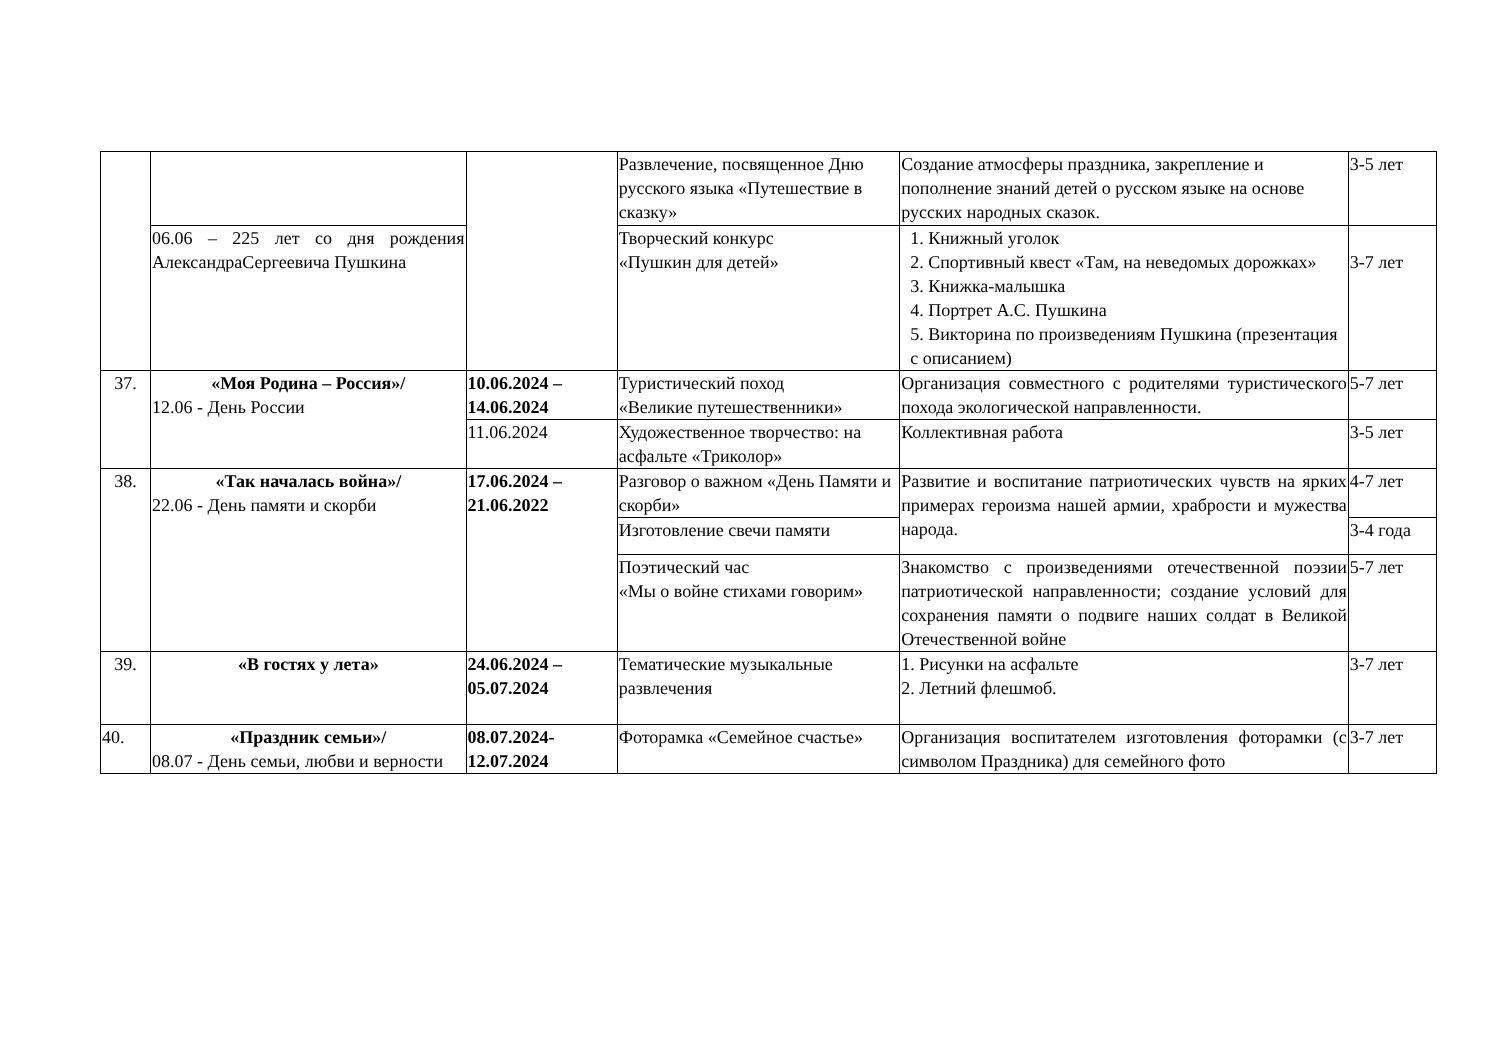| | | | Развлечение, посвященное Дню русского языка «Путешествие в сказку» | Создание атмосферы праздника, закрепление и пополнение знаний детей о русском языке на основе русских народных сказок. | 3-5 лет |
| | 06.06 – 225 лет со дня рождения АлександраСергеевича Пушкина | | Творческий конкурс «Пушкин для детей» | 1. Книжный уголок 2. Спортивный квест «Там, на неведомых дорожках» 3. Книжка-малышка 4. Портрет А.С. Пушкина 5. Викторина по произведениям Пушкина (презентация с описанием) | 3-7 лет |
| 37. | «Моя Родина – Россия»/ 12.06 - День России | 10.06.2024 – 14.06.2024 | Туристический поход «Великие путешественники» | Организация совместного с родителями туристического похода экологической направленности. | 5-7 лет |
| | | 11.06.2024 | Художественное творчество: на асфальте «Триколор» | Коллективная работа | 3-5 лет |
| 38. | «Так началась война»/ 22.06 - День памяти и скорби | 17.06.2024 – 21.06.2022 | Разговор о важном «День Памяти и скорби» | Развитие и воспитание патриотических чувств на ярких примерах героизма нашей армии, храбрости и мужества народа. | 4-7 лет |
| | | | Изготовление свечи памяти | | 3-4 года |
| | | | Поэтический час «Мы о войне стихами говорим» | Знакомство с произведениями отечественной поэзии патриотической направленности; создание условий для сохранения памяти о подвиге наших солдат в Великой Отечественной войне | 5-7 лет |
| 39. | «В гостях у лета» | 24.06.2024 – 05.07.2024 | Тематические музыкальные развлечения | 1. Рисунки на асфальте 2. Летний флешмоб. | 3-7 лет |
| 40. | «Праздник семьи»/ 08.07 - День семьи, любви и верности | 08.07.2024-12.07.2024 | Фоторамка «Семейное счастье» | Организация воспитателем изготовления фоторамки (с символом Праздника) для семейного фото | 3-7 лет |